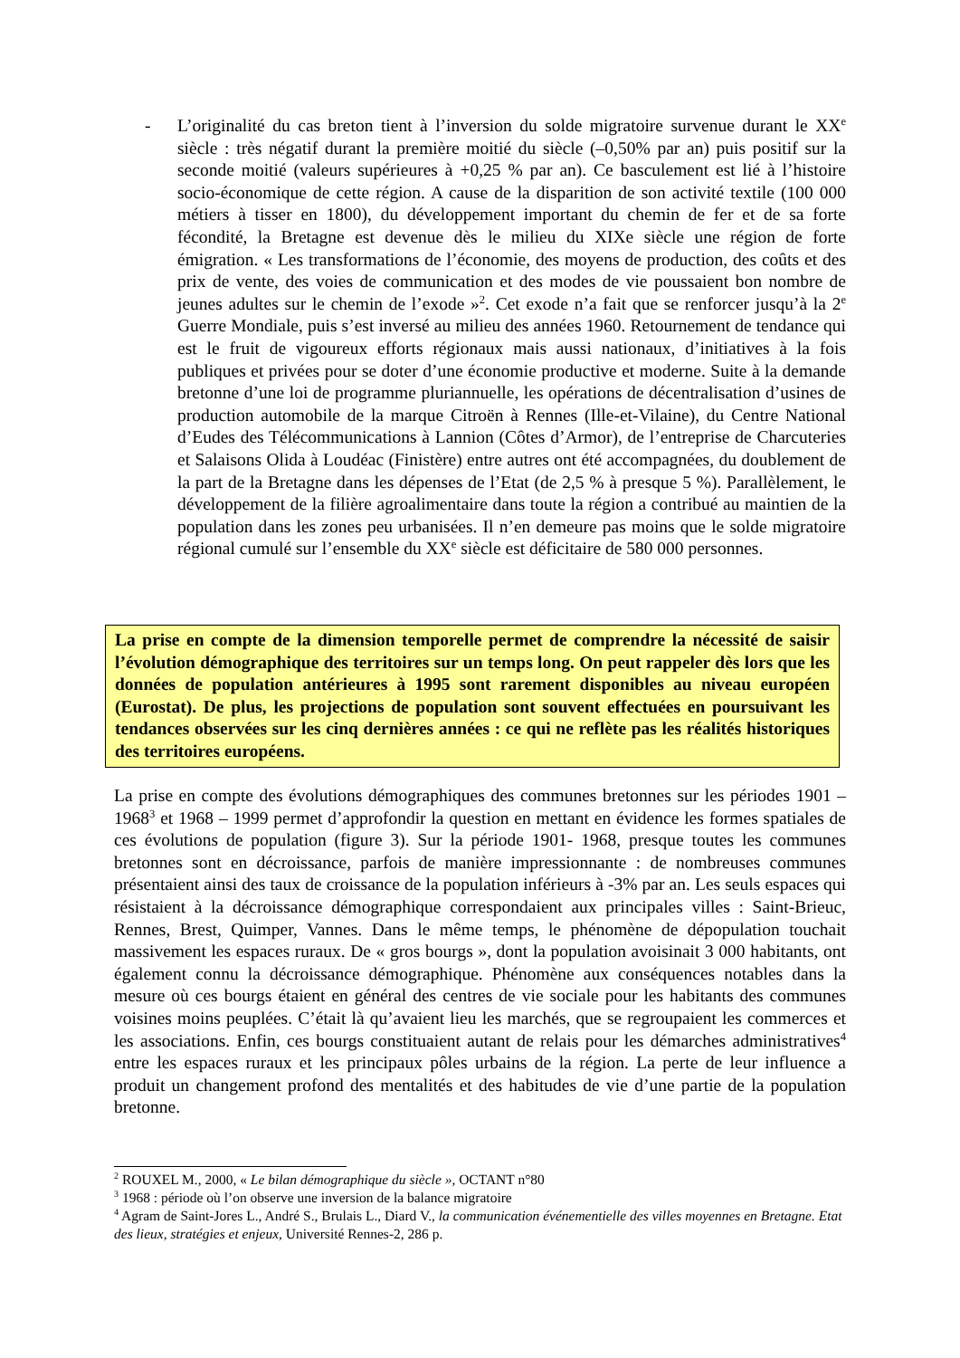- L’originalité du cas breton tient à l’inversion du solde migratoire survenue durant le XX<sup>e</sup> siècle : très négatif durant la première moitié du siècle (–0,50% par an) puis positif sur la seconde moitié (valeurs supérieures à +0,25 % par an). Ce basculement est lié à l’histoire socio-économique de cette région. A cause de la disparition de son activité textile (100 000 métiers à tisser en 1800), du développement important du chemin de fer et de sa forte fécondité, la Bretagne est devenue dès le milieu du XIXe siècle une région de forte émigration. « Les transformations de l’économie, des moyens de production, des coûts et des prix de vente, des voies de communication et des modes de vie poussaient bon nombre de jeunes adultes sur le chemin de l’exode »<sup>2</sup>. Cet exode n’a fait que se renforcer jusqu’à la 2<sup>e</sup> Guerre Mondiale, puis s’est inversé au milieu des années 1960. Retournement de tendance qui est le fruit de vigoureux efforts régionaux mais aussi nationaux, d’initiatives à la fois publiques et privées pour se doter d’une économie productive et moderne. Suite à la demande bretonne d’une loi de programme pluriannuelle, les opérations de décentralisation d’usines de production automobile de la marque Citroën à Rennes (Ille-et-Vilaine), du Centre National d’Eudes des Télécommunications à Lannion (Côtes d’Armor), de l’entreprise de Charcuteries et Salaisons Olida à Loudéac (Finistère) entre autres ont été accompagnées, du doublement de la part de la Bretagne dans les dépenses de l’Etat (de 2,5 % à presque 5 %). Parallèlement, le développement de la filière agroalimentaire dans toute la région a contribué au maintien de la population dans les zones peu urbanisées. Il n’en demeure pas moins que le solde migratoire régional cumulé sur l’ensemble du XX<sup>e</sup> siècle est déficitaire de 580 000 personnes.
La prise en compte de la dimension temporelle permet de comprendre la nécessité de saisir l’évolution démographique des territoires sur un temps long. On peut rappeler dès lors que les données de population antérieures à 1995 sont rarement disponibles au niveau européen (Eurostat). De plus, les projections de population sont souvent effectuées en poursuivant les tendances observées sur les cinq dernières années : ce qui ne reflète pas les réalités historiques des territoires européens.
La prise en compte des évolutions démographiques des communes bretonnes sur les périodes 1901 – 1968<sup>3</sup> et 1968 – 1999 permet d’approfondir la question en mettant en évidence les formes spatiales de ces évolutions de population (figure 3). Sur la période 1901- 1968, presque toutes les communes bretonnes sont en décroissance, parfois de manière impressionnante : de nombreuses communes présentaient ainsi des taux de croissance de la population inférieurs à -3% par an. Les seuls espaces qui résistaient à la décroissance démographique correspondaient aux principales villes : Saint-Brieuc, Rennes, Brest, Quimper, Vannes. Dans le même temps, le phénomène de dépopulation touchait massivement les espaces ruraux. De « gros bourgs », dont la population avoisinait 3 000 habitants, ont également connu la décroissance démographique. Phénomène aux conséquences notables dans la mesure où ces bourgs étaient en général des centres de vie sociale pour les habitants des communes voisines moins peuplées. C’était là qu’avaient lieu les marchés, que se regroupaient les commerces et les associations. Enfin, ces bourgs constituaient autant de relais pour les démarches administratives<sup>4</sup> entre les espaces ruraux et les principaux pôles urbains de la région. La perte de leur influence a produit un changement profond des mentalités et des habitudes de vie d’une partie de la population bretonne.
<sup>2</sup> ROUXEL M., 2000, « Le bilan démographique du siècle », OCTANT n°80
<sup>3</sup> 1968 : période où l’on observe une inversion de la balance migratoire
<sup>4</sup> Agram de Saint-Jores L., André S., Brulais L., Diard V., la communication événementielle des villes moyennes en Bretagne. Etat des lieux, stratégies et enjeux, Université Rennes-2, 286 p.